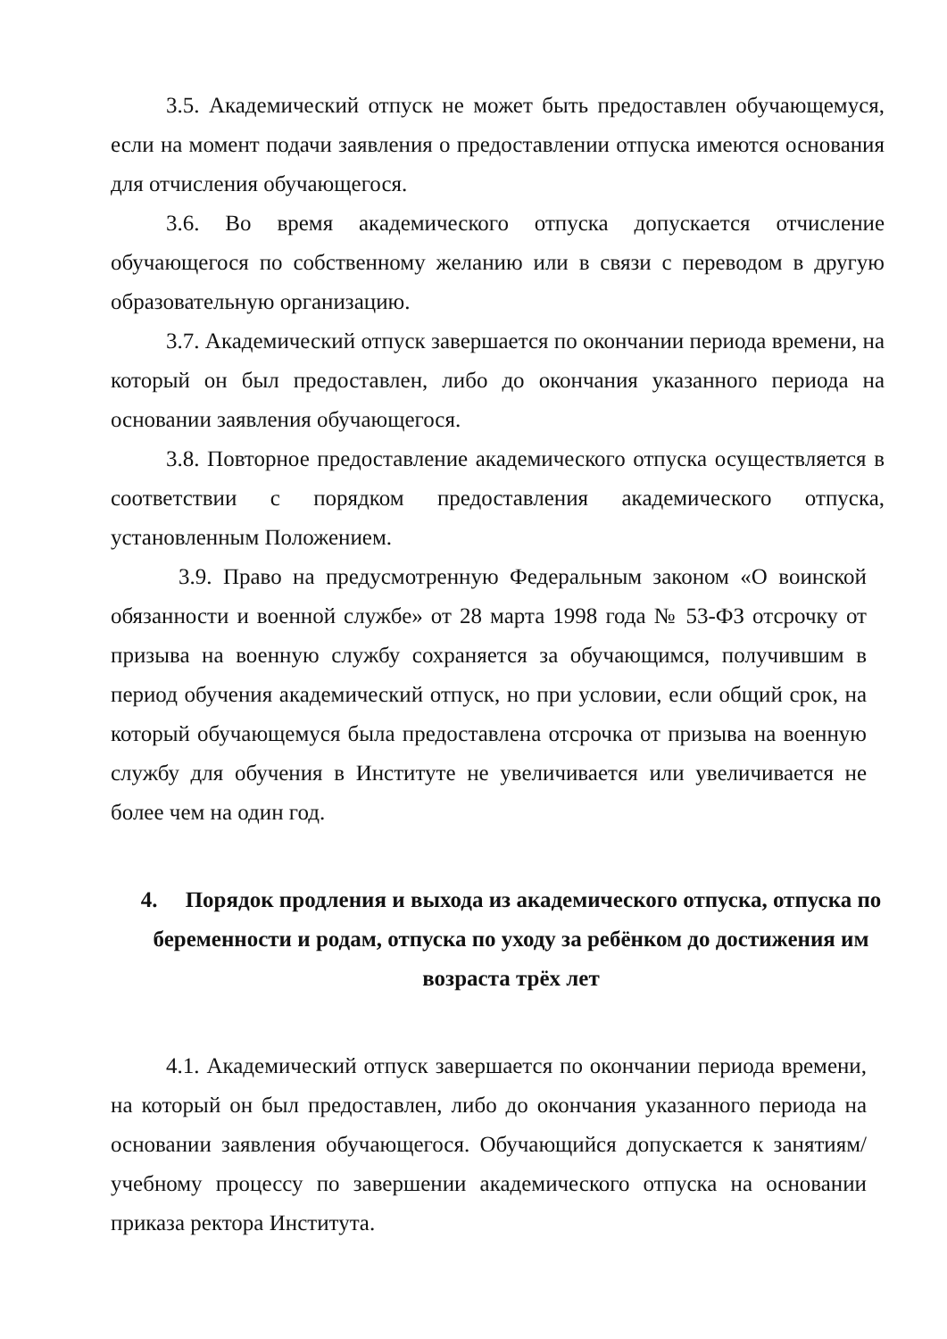3.5. Академический отпуск не может быть предоставлен обучающемуся, если на момент подачи заявления о предоставлении отпуска имеются основания для отчисления обучающегося.
3.6. Во время академического отпуска допускается отчисление обучающегося по собственному желанию или в связи с переводом в другую образовательную организацию.
3.7. Академический отпуск завершается по окончании периода времени, на который он был предоставлен, либо до окончания указанного периода на основании заявления обучающегося.
3.8. Повторное предоставление академического отпуска осуществляется в соответствии с порядком предоставления академического отпуска, установленным Положением.
3.9. Право на предусмотренную Федеральным законом «О воинской обязанности и военной службе» от 28 марта 1998 года № 53-ФЗ отсрочку от призыва на военную службу сохраняется за обучающимся, получившим в период обучения академический отпуск, но при условии, если общий срок, на который обучающемуся была предоставлена отсрочка от призыва на военную службу для обучения в Институте не увеличивается или увеличивается не более чем на один год.
4. Порядок продления и выхода из академического отпуска, отпуска по беременности и родам, отпуска по уходу за ребёнком до достижения им возраста трёх лет
4.1. Академический отпуск завершается по окончании периода времени, на который он был предоставлен, либо до окончания указанного периода на основании заявления обучающегося. Обучающийся допускается к занятиям/учебному процессу по завершении академического отпуска на основании приказа ректора Института.